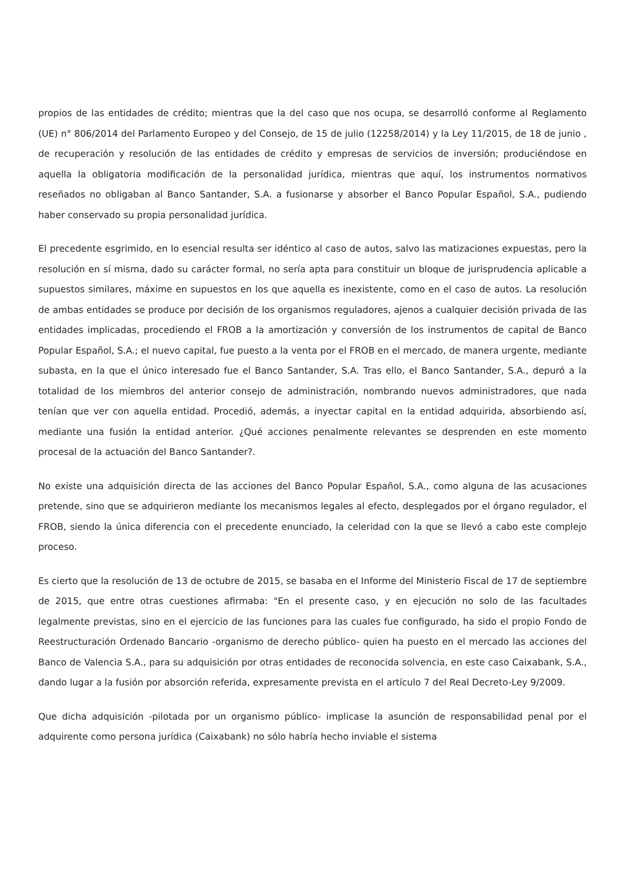propios de las entidades de crédito; mientras que la del caso que nos ocupa, se desarrolló conforme al Reglamento (UE) n° 806/2014 del Parlamento Europeo y del Consejo, de 15 de julio (12258/2014) y la Ley 11/2015, de 18 de junio , de recuperación y resolución de las entidades de crédito y empresas de servicios de inversión; produciéndose en aquella la obligatoria modificación de la personalidad jurídica, mientras que aquí, los instrumentos normativos reseñados no obligaban al Banco Santander, S.A. a fusionarse y absorber el Banco Popular Español, S.A., pudiendo haber conservado su propia personalidad jurídica.
El precedente esgrimido, en lo esencial resulta ser idéntico al caso de autos, salvo las matizaciones expuestas, pero la resolución en sí misma, dado su carácter formal, no sería apta para constituir un bloque de jurisprudencia aplicable a supuestos similares, máxime en supuestos en los que aquella es inexistente, como en el caso de autos. La resolución de ambas entidades se produce por decisión de los organismos reguladores, ajenos a cualquier decisión privada de las entidades implicadas, procediendo el FROB a la amortización y conversión de los instrumentos de capital de Banco Popular Español, S.A.; el nuevo capital, fue puesto a la venta por el FROB en el mercado, de manera urgente, mediante subasta, en la que el único interesado fue el Banco Santander, S.A. Tras ello, el Banco Santander, S.A., depuró a la totalidad de los miembros del anterior consejo de administración, nombrando nuevos administradores, que nada tenían que ver con aquella entidad. Procedió, además, a inyectar capital en la entidad adquirida, absorbiendo así, mediante una fusión la entidad anterior. ¿Qué acciones penalmente relevantes se desprenden en este momento procesal de la actuación del Banco Santander?.
No existe una adquisición directa de las acciones del Banco Popular Español, S.A., como alguna de las acusaciones pretende, sino que se adquirieron mediante los mecanismos legales al efecto, desplegados por el órgano regulador, el FROB, siendo la única diferencia con el precedente enunciado, la celeridad con la que se llevó a cabo este complejo proceso.
Es cierto que la resolución de 13 de octubre de 2015, se basaba en el Informe del Ministerio Fiscal de 17 de septiembre de 2015, que entre otras cuestiones afirmaba: "En el presente caso, y en ejecución no solo de las facultades legalmente previstas, sino en el ejercicio de las funciones para las cuales fue configurado, ha sido el propio Fondo de Reestructuración Ordenado Bancario -organismo de derecho público- quien ha puesto en el mercado las acciones del Banco de Valencia S.A., para su adquisición por otras entidades de reconocida solvencia, en este caso Caixabank, S.A., dando lugar a la fusión por absorción referida, expresamente prevista en el artículo 7 del Real Decreto-Ley 9/2009.
Que dicha adquisición -pilotada por un organismo público- implicase la asunción de responsabilidad penal por el adquirente como persona jurídica (Caixabank) no sólo habría hecho inviable el sistema